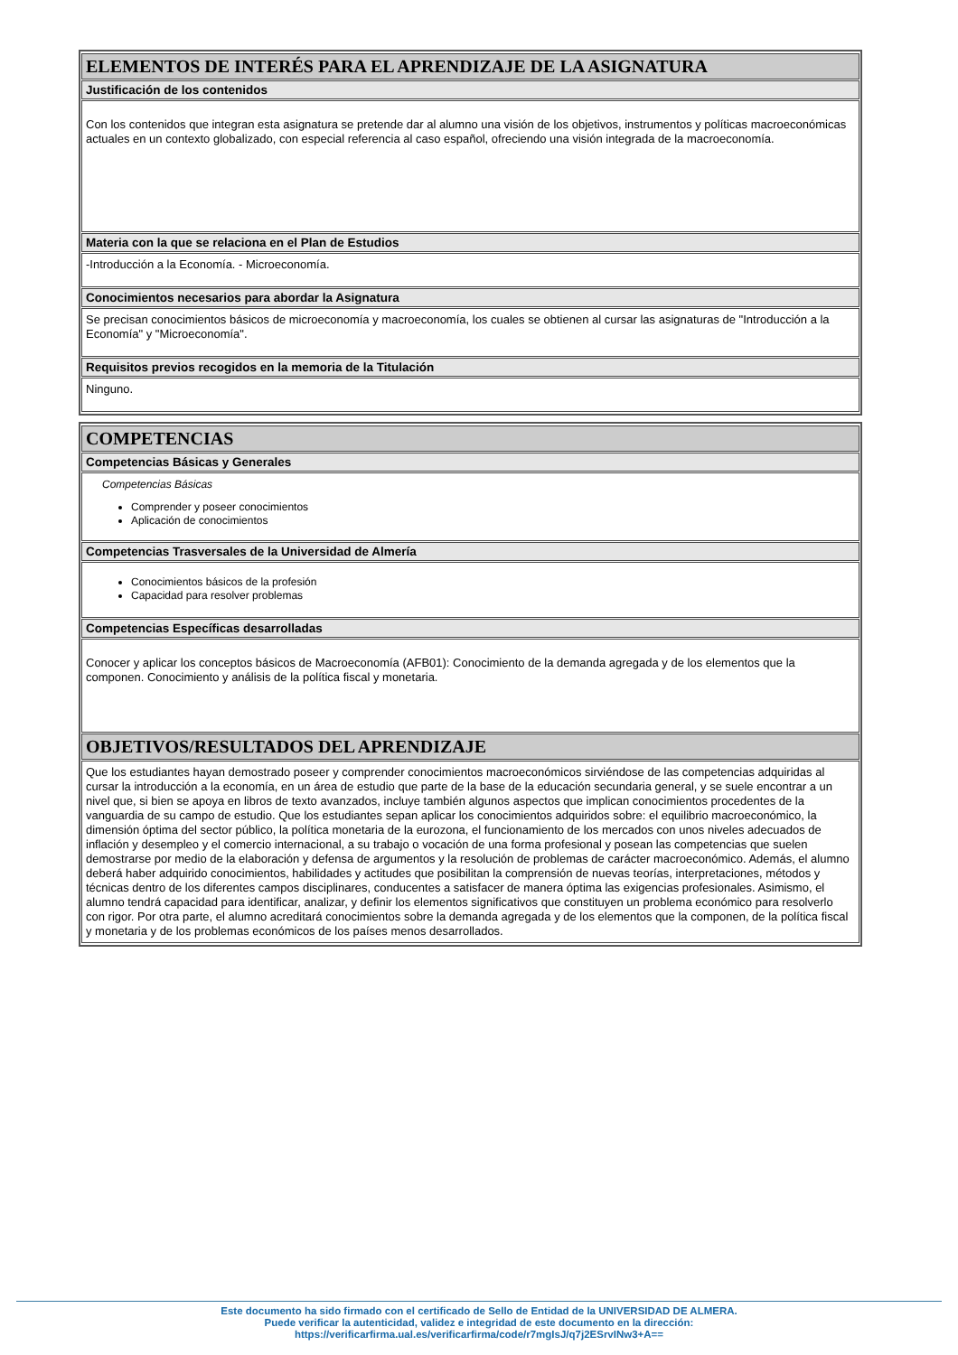ELEMENTOS DE INTERÉS PARA EL APRENDIZAJE DE LA ASIGNATURA
Justificación de los contenidos
Con los contenidos que integran esta asignatura se pretende dar al alumno una visión de los objetivos, instrumentos y políticas macroeconómicas actuales en un contexto globalizado, con especial referencia al caso español, ofreciendo una visión integrada de la macroeconomía.
Materia con la que se relaciona en el Plan de Estudios
-Introducción a la Economía. - Microeconomía.
Conocimientos necesarios para abordar la Asignatura
Se precisan conocimientos básicos de microeconomía y macroeconomía, los cuales se obtienen al cursar las asignaturas de "Introducción a la Economía" y "Microeconomía".
Requisitos previos recogidos en la memoria de la Titulación
Ninguno.
COMPETENCIAS
Competencias Básicas y Generales
Competencias Básicas
Comprender y poseer conocimientos
Aplicación de conocimientos
Competencias Trasversales de la Universidad de Almería
Conocimientos básicos de la profesión
Capacidad para resolver problemas
Competencias Específicas desarrolladas
Conocer y aplicar los conceptos básicos de Macroeconomía (AFB01): Conocimiento de la demanda agregada y de los elementos que la componen. Conocimiento y análisis de la política fiscal y monetaria.
OBJETIVOS/RESULTADOS DEL APRENDIZAJE
Que los estudiantes hayan demostrado poseer y comprender conocimientos macroeconómicos sirviéndose de las competencias adquiridas al cursar la introducción a la economía, en un área de estudio que parte de la base de la educación secundaria general, y se suele encontrar a un nivel que, si bien se apoya en libros de texto avanzados, incluye también algunos aspectos que implican conocimientos procedentes de la vanguardia de su campo de estudio. Que los estudiantes sepan aplicar los conocimientos adquiridos sobre: el equilibrio macroeconómico, la dimensión óptima del sector público, la política monetaria de la eurozona, el funcionamiento de los mercados con unos niveles adecuados de inflación y desempleo y el comercio internacional, a su trabajo o vocación de una forma profesional y posean las competencias que suelen demostrarse por medio de la elaboración y defensa de argumentos y la resolución de problemas de carácter macroeconómico. Además, el alumno deberá haber adquirido conocimientos, habilidades y actitudes que posibilitan la comprensión de nuevas teorías, interpretaciones, métodos y técnicas dentro de los diferentes campos disciplinares, conducentes a satisfacer de manera óptima las exigencias profesionales. Asimismo, el alumno tendrá capacidad para identificar, analizar, y definir los elementos significativos que constituyen un problema económico para resolverlo con rigor. Por otra parte, el alumno acreditará conocimientos sobre la demanda agregada y de los elementos que la componen, de la política fiscal y monetaria y de los problemas económicos de los países menos desarrollados.
Este documento ha sido firmado con el certificado de Sello de Entidad de la UNIVERSIDAD DE ALMERA.
Puede verificar la autenticidad, validez e integridad de este documento en la dirección:
https://verificarfirma.ual.es/verificarfirma/code/r7mgIsJ/q7j2ESrvINw3+A==